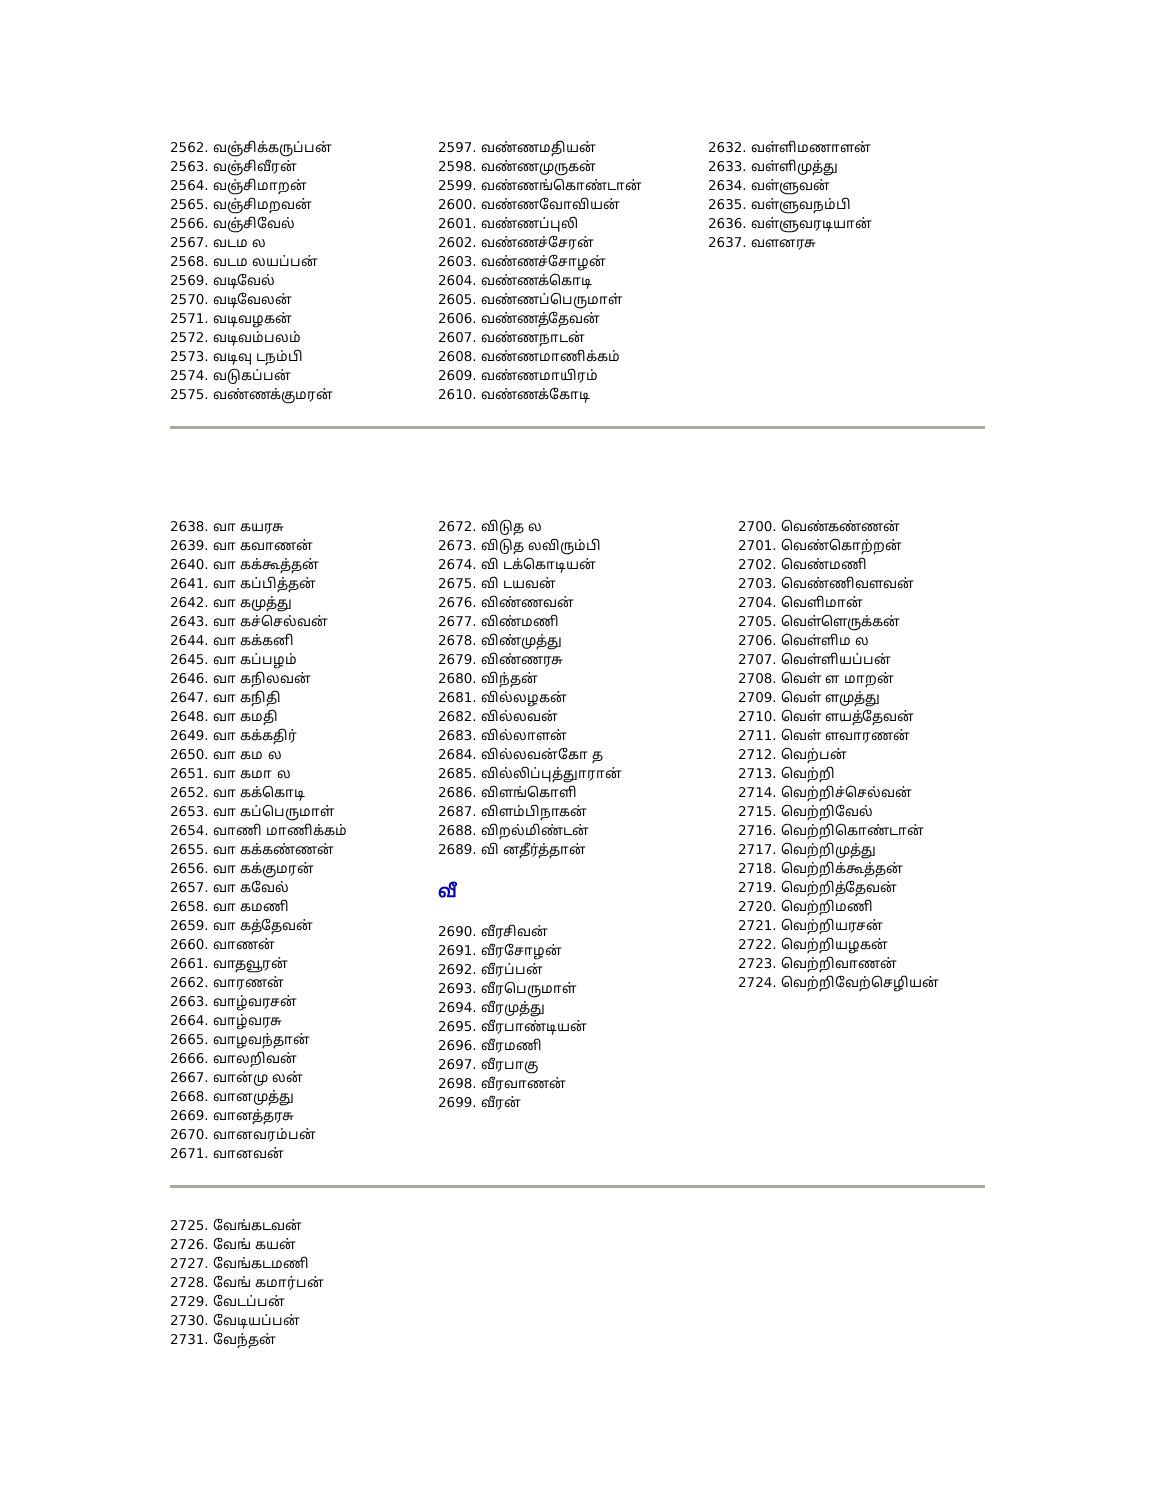2562. வஞ்சிக்கருப்பன்
2563. வஞ்சிவீரன்
2564. வஞ்சிமாறன்
2565. வஞ்சிமறவன்
2566. வஞ்சிவேல்
2567. வடம ல
2568. வடம லயப்பன்
2569. வடிவேல்
2570. வடிவேலன்
2571. வடிவழகன்
2572. வடிவம்பலம்
2573. வடிவு டநம்பி
2574. வடுகப்பன்
2575. வண்ணக்குமரன்
2597. வண்ணமதியன்
2598. வண்ணமுருகன்
2599. வண்ணங்கொண்டான்
2600. வண்ணவோவியன்
2601. வண்ணப்புலி
2602. வண்ணச்சேரன்
2603. வண்ணச்சோழன்
2604. வண்ணக்கொடி
2605. வண்ணப்பெருமாள்
2606. வண்ணத்தேவன்
2607. வண்ணநாடன்
2608. வண்ணமாணிக்கம்
2609. வண்ணமாயிரம்
2610. வண்ணக்கோடி
2632. வள்ளிமணாளன்
2633. வள்ளிமுத்து
2634. வள்ளுவன்
2635. வள்ளுவநம்பி
2636. வள்ளுவரடியான்
2637. வளனரசு
2638. வா கயரசு
2639. வா கவாணன்
2640. வா கக்கூத்தன்
2641. வா கப்பித்தன்
2642. வா கமுத்து
2643. வா கச்செல்வன்
2644. வா கக்கனி
2645. வா கப்பழம்
2646. வா கநிலவன்
2647. வா கநிதி
2648. வா கமதி
2649. வா கக்கதிர்
2650. வா கம ல
2651. வா கமா ல
2652. வா கக்கொடி
2653. வா கப்பெருமாள்
2654. வாணி மாணிக்கம்
2655. வா கக்கண்ணன்
2656. வா கக்குமரன்
2657. வா கவேல்
2658. வா கமணி
2659. வா கத்தேவன்
2660. வாணன்
2661. வாதவூரன்
2662. வாரணன்
2663. வாழ்வரசன்
2664. வாழ்வரசு
2665. வாழவந்தான்
2666. வாலறிவன்
2667. வான்மு லன்
2668. வானமுத்து
2669. வானத்தரசு
2670. வானவரம்பன்
2671. வானவன்
2672. விடுத ல
2673. விடுத லவிரும்பி
2674. வி டக்கொடியன்
2675. வி டயவன்
2676. விண்ணவன்
2677. விண்மணி
2678. விண்முத்து
2679. விண்ணரசு
2680. விந்தன்
2681. வில்லழகன்
2682. வில்லவன்
2683. வில்லாளன்
2684. வில்லவன்கோ த
2685. வில்லிப்புத்துாரான்
2686. விளங்கொளி
2687. விளம்பிநாகன்
2688. விறல்மிண்டன்
2689. வி னதீர்த்தான்
வீ
2690. வீரசிவன்
2691. வீரசோழன்
2692. வீரப்பன்
2693. வீரபெருமாள்
2694. வீரமுத்து
2695. வீரபாண்டியன்
2696. வீரமணி
2697. வீரபாகு
2698. வீரவாணன்
2699. வீரன்
2700. வெண்கண்ணன்
2701. வெண்கொற்றன்
2702. வெண்மணி
2703. வெண்ணிவளவன்
2704. வெளிமான்
2705. வெள்ளெருக்கன்
2706. வெள்ளிம ல
2707. வெள்ளியப்பன்
2708. வெள் ள மாறன்
2709. வெள் ளமுத்து
2710. வெள் ளயத்தேவன்
2711. வெள் ளவாரணன்
2712. வெற்பன்
2713. வெற்றி
2714. வெற்றிச்செல்வன்
2715. வெற்றிவேல்
2716. வெற்றிகொண்டான்
2717. வெற்றிமுத்து
2718. வெற்றிக்கூத்தன்
2719. வெற்றித்தேவன்
2720. வெற்றிமணி
2721. வெற்றியரசன்
2722. வெற்றியழகன்
2723. வெற்றிவாணன்
2724. வெற்றிவேற்செழியன்
2725. வேங்கடவன்
2726. வேங் கயன்
2727. வேங்கடமணி
2728. வேங் கமார்பன்
2729. வேடப்பன்
2730. வேடியப்பன்
2731. வேந்தன்